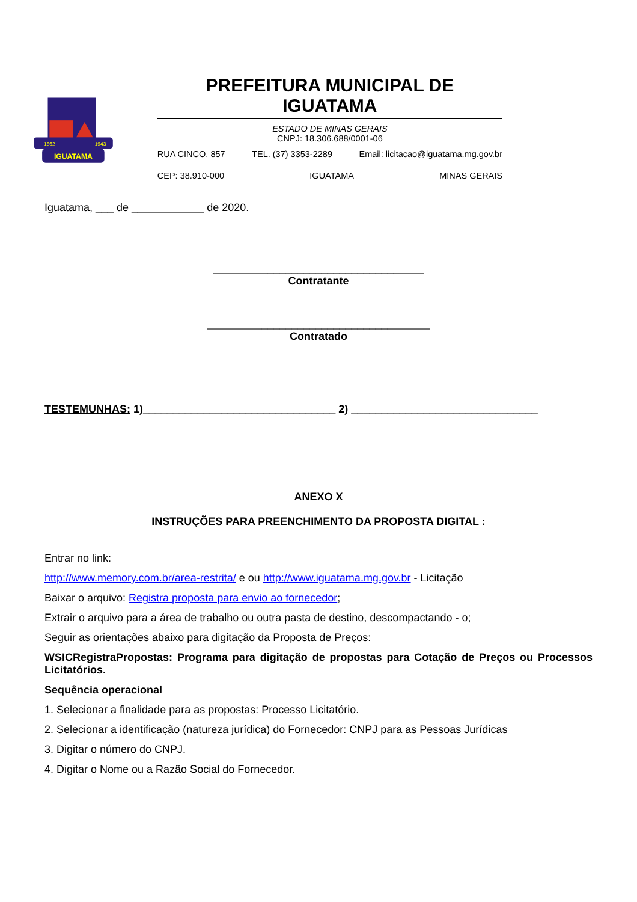IGUATAMA
1862
1943
PREFEITURA MUNICIPAL DE IGUATAMA
ESTADO DE MINAS GERAIS
CNPJ: 18.306.688/0001-06
RUA CINCO, 857 TEL. (37) 3353-2289 Email: licitacao@iguatama.mg.gov.br
CEP: 38.910-000 IGUATAMA MINAS GERAIS
Iguatama, ___ de ____________ de 2020.
___________________________________
Contratante
_____________________________________
Contratado
TESTEMUNHAS: 1)________________________________ 2) _______________________________
ANEXO X
INSTRUÇÕES PARA PREENCHIMENTO DA PROPOSTA DIGITAL :
Entrar no link:
http://www.memory.com.br/area-restrita/ e ou http://www.iguatama.mg.gov.br - Licitação
Baixar o arquivo: Registra proposta para envio ao fornecedor;
Extrair o arquivo para a área de trabalho ou outra pasta de destino, descompactando - o;
Seguir as orientações abaixo para digitação da Proposta de Preços:
WSICRegistraPropostas: Programa para digitação de propostas para Cotação de Preços ou Processos Licitatórios.
Sequência operacional
1. Selecionar a finalidade para as propostas: Processo Licitatório.
2. Selecionar a identificação (natureza jurídica) do Fornecedor: CNPJ para as Pessoas Jurídicas
3. Digitar o número do CNPJ.
4. Digitar o Nome ou a Razão Social do Fornecedor.